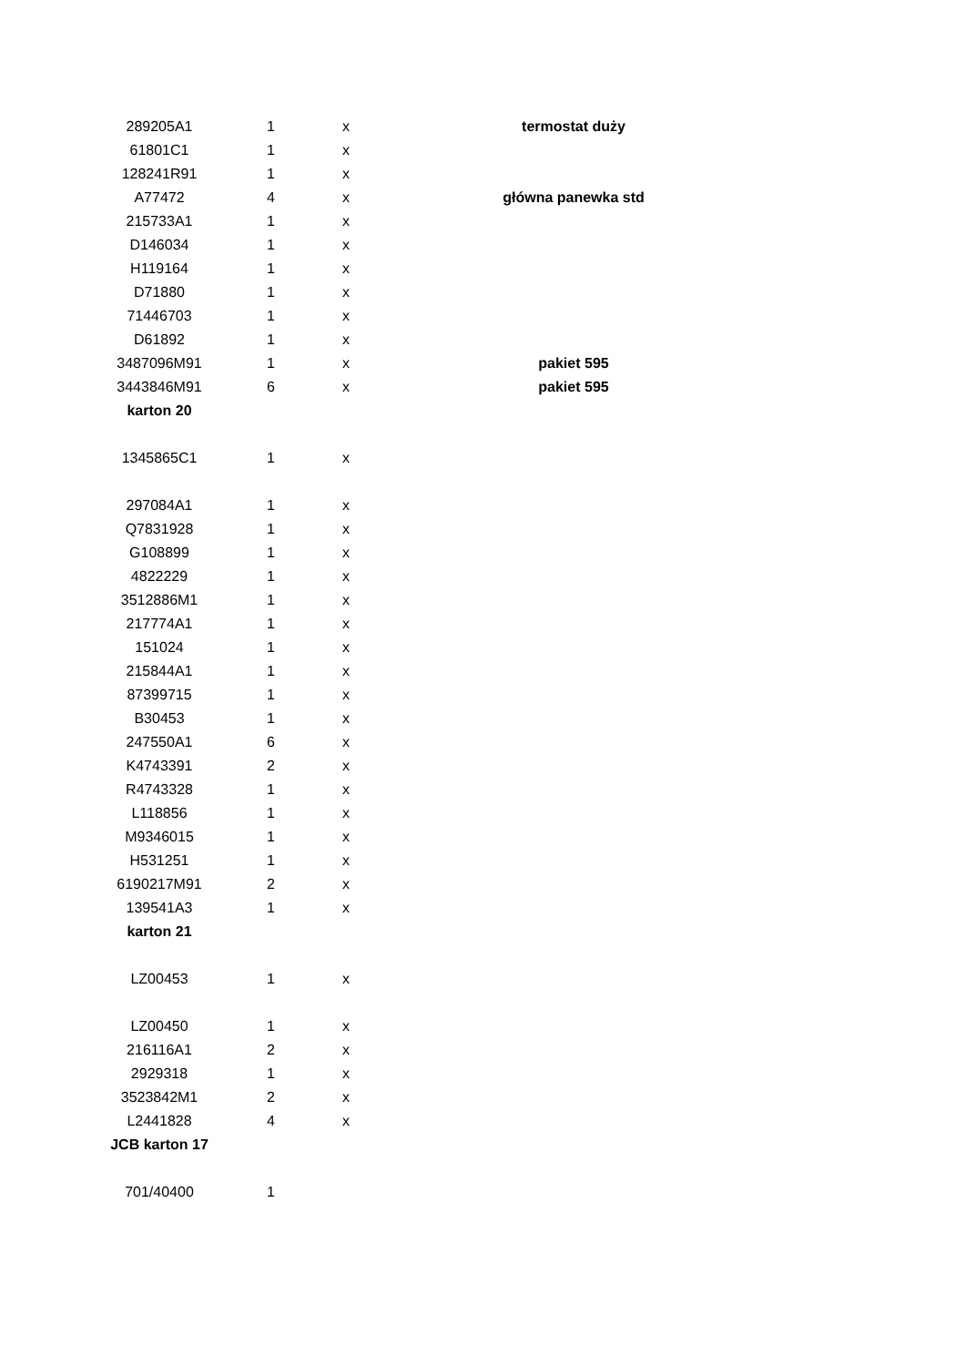| 289205A1 | 1 | x | termostat duży |
| 61801C1 | 1 | x | |
| 128241R91 | 1 | x | |
| A77472 | 4 | x | główna panewka std |
| 215733A1 | 1 | x | |
| D146034 | 1 | x | |
| H119164 | 1 | x | |
| D71880 | 1 | x | |
| 71446703 | 1 | x | |
| D61892 | 1 | x | |
| 3487096M91 | 1 | x | pakiet 595 |
| 3443846M91 | 6 | x | pakiet 595 |
| karton 20 | | | |
| 1345865C1 | 1 | x | |
| 297084A1 | 1 | x | |
| Q7831928 | 1 | x | |
| G108899 | 1 | x | |
| 4822229 | 1 | x | |
| 3512886M1 | 1 | x | |
| 217774A1 | 1 | x | |
| 151024 | 1 | x | |
| 215844A1 | 1 | x | |
| 87399715 | 1 | x | |
| B30453 | 1 | x | |
| 247550A1 | 6 | x | |
| K4743391 | 2 | x | |
| R4743328 | 1 | x | |
| L118856 | 1 | x | |
| M9346015 | 1 | x | |
| H531251 | 1 | x | |
| 6190217M91 | 2 | x | |
| 139541A3 | 1 | x | |
| karton 21 | | | |
| LZ00453 | 1 | x | |
| LZ00450 | 1 | x | |
| 216116A1 | 2 | x | |
| 2929318 | 1 | x | |
| 3523842M1 | 2 | x | |
| L2441828 | 4 | x | |
| JCB karton 17 | | | |
| 701/40400 | 1 | | |